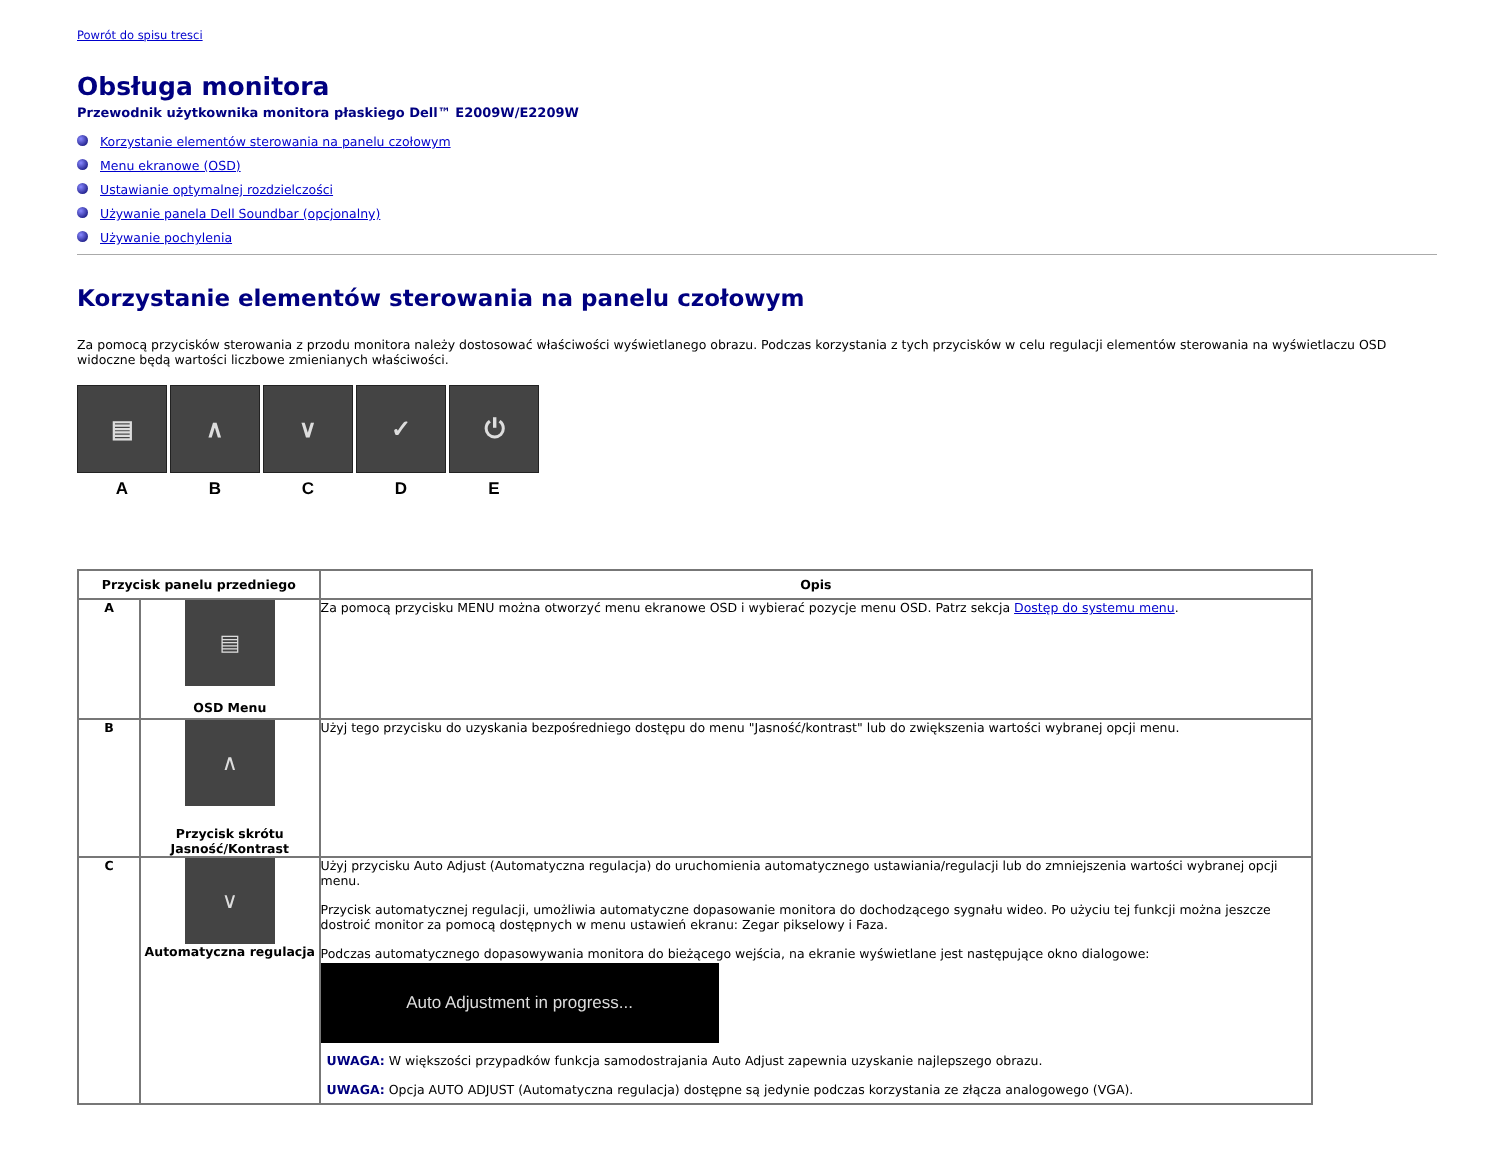Powrót do spisu tresci
Obsługa monitora
Przewodnik użytkownika monitora płaskiego Dell™ E2009W/E2209W
Korzystanie elementów sterowania na panelu czołowym
Menu ekranowe (OSD)
Ustawianie optymalnej rozdzielczości
Używanie panela Dell Soundbar (opcjonalny)
Używanie pochylenia
Korzystanie elementów sterowania na panelu czołowym
Za pomocą przycisków sterowania z przodu monitora należy dostosować właściwości wyświetlanego obrazu. Podczas korzystania z tych przycisków w celu regulacji elementów sterowania na wyświetlaczu OSD widoczne będą wartości liczbowe zmienianych właściwości.
▤
A
∧
B
∨
C
✓
D
⏻
E
| Przycisk panelu przedniego | | Opis |
| --- | --- | --- |
| A | ▤ OSD Menu | Za pomocą przycisku MENU można otworzyć menu ekranowe OSD i wybierać pozycje menu OSD. Patrz sekcja Dostęp do systemu menu . |
| B | ∧ Przycisk skrótu Jasność/Kontrast | Użyj tego przycisku do uzyskania bezpośredniego dostępu do menu "Jasność/kontrast" lub do zwiększenia wartości wybranej opcji menu. |
| C | ∨ Automatyczna regulacja | Użyj przycisku Auto Adjust (Automatyczna regulacja) do uruchomienia automatycznego ustawiania/regulacji lub do zmniejszenia wartości wybranej opcji menu. Przycisk automatycznej regulacji, umożliwia automatyczne dopasowanie monitora do dochodzącego sygnału wideo. Po użyciu tej funkcji można jeszcze dostroić monitor za pomocą dostępnych w menu ustawień ekranu: Zegar pikselowy i Faza. Podczas automatycznego dopasowywania monitora do bieżącego wejścia, na ekranie wyświetlane jest następujące okno dialogowe: Auto Adjustment in progress... UWAGA: W większości przypadków funkcja samodostrajania Auto Adjust zapewnia uzyskanie najlepszego obrazu. UWAGA: Opcja AUTO ADJUST (Automatyczna regulacja) dostępne są jedynie podczas korzystania ze złącza analogowego (VGA). |